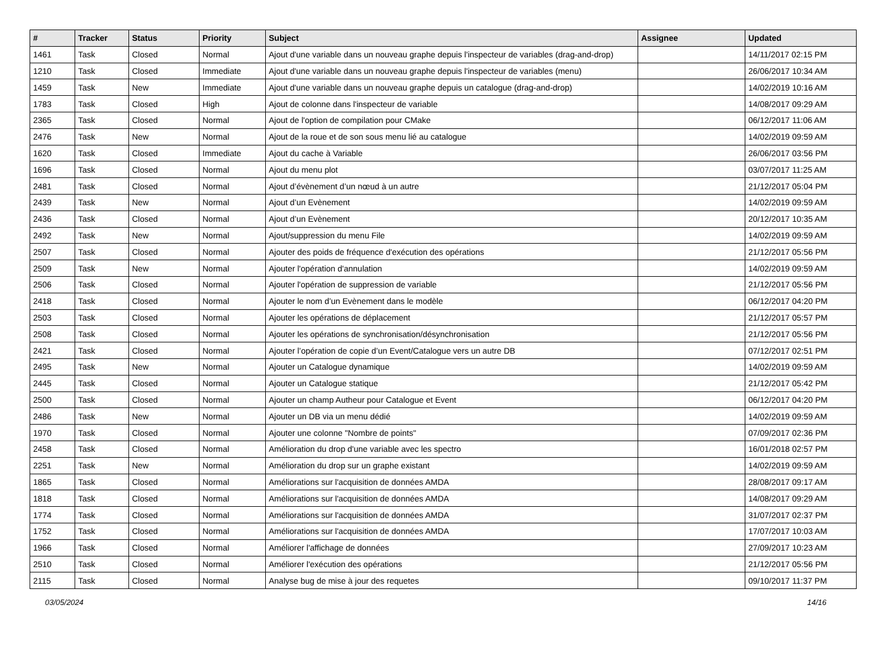| # | Tracker | Status | Priority | Subject | Assignee | Updated |
| --- | --- | --- | --- | --- | --- | --- |
| 1461 | Task | Closed | Normal | Ajout d'une variable dans un nouveau graphe depuis l'inspecteur de variables (drag-and-drop) | | 14/11/2017 02:15 PM |
| 1210 | Task | Closed | Immediate | Ajout d'une variable dans un nouveau graphe depuis l'inspecteur de variables (menu) | | 26/06/2017 10:34 AM |
| 1459 | Task | New | Immediate | Ajout d'une variable dans un nouveau graphe depuis un catalogue (drag-and-drop) | | 14/02/2019 10:16 AM |
| 1783 | Task | Closed | High | Ajout de colonne dans l'inspecteur de variable | | 14/08/2017 09:29 AM |
| 2365 | Task | Closed | Normal | Ajout de l'option de compilation pour CMake | | 06/12/2017 11:06 AM |
| 2476 | Task | New | Normal | Ajout de la roue et de son sous menu lié au catalogue | | 14/02/2019 09:59 AM |
| 1620 | Task | Closed | Immediate | Ajout du cache à Variable | | 26/06/2017 03:56 PM |
| 1696 | Task | Closed | Normal | Ajout du menu plot | | 03/07/2017 11:25 AM |
| 2481 | Task | Closed | Normal | Ajout d’évènement d’un nœud à un autre | | 21/12/2017 05:04 PM |
| 2439 | Task | New | Normal | Ajout d’un Evènement | | 14/02/2019 09:59 AM |
| 2436 | Task | Closed | Normal | Ajout d’un Evènement | | 20/12/2017 10:35 AM |
| 2492 | Task | New | Normal | Ajout/suppression du menu File | | 14/02/2019 09:59 AM |
| 2507 | Task | Closed | Normal | Ajouter des poids de fréquence d'exécution des opérations | | 21/12/2017 05:56 PM |
| 2509 | Task | New | Normal | Ajouter l'opération d'annulation | | 14/02/2019 09:59 AM |
| 2506 | Task | Closed | Normal | Ajouter l'opération de suppression de variable | | 21/12/2017 05:56 PM |
| 2418 | Task | Closed | Normal | Ajouter le nom d’un Evènement dans le modèle | | 06/12/2017 04:20 PM |
| 2503 | Task | Closed | Normal | Ajouter les opérations de déplacement | | 21/12/2017 05:57 PM |
| 2508 | Task | Closed | Normal | Ajouter les opérations de synchronisation/désynchronisation | | 21/12/2017 05:56 PM |
| 2421 | Task | Closed | Normal | Ajouter l’opération de copie d’un Event/Catalogue vers un autre DB | | 07/12/2017 02:51 PM |
| 2495 | Task | New | Normal | Ajouter un Catalogue dynamique | | 14/02/2019 09:59 AM |
| 2445 | Task | Closed | Normal | Ajouter un Catalogue statique | | 21/12/2017 05:42 PM |
| 2500 | Task | Closed | Normal | Ajouter un champ Autheur pour Catalogue et Event | | 06/12/2017 04:20 PM |
| 2486 | Task | New | Normal | Ajouter un DB via un menu dédié | | 14/02/2019 09:59 AM |
| 1970 | Task | Closed | Normal | Ajouter une colonne "Nombre de points" | | 07/09/2017 02:36 PM |
| 2458 | Task | Closed | Normal | Amélioration du drop d'une variable avec les spectro | | 16/01/2018 02:57 PM |
| 2251 | Task | New | Normal | Amélioration du drop sur un graphe existant | | 14/02/2019 09:59 AM |
| 1865 | Task | Closed | Normal | Améliorations sur l'acquisition de données AMDA | | 28/08/2017 09:17 AM |
| 1818 | Task | Closed | Normal | Améliorations sur l'acquisition de données AMDA | | 14/08/2017 09:29 AM |
| 1774 | Task | Closed | Normal | Améliorations sur l'acquisition de données AMDA | | 31/07/2017 02:37 PM |
| 1752 | Task | Closed | Normal | Améliorations sur l'acquisition de données AMDA | | 17/07/2017 10:03 AM |
| 1966 | Task | Closed | Normal | Améliorer l'affichage de données | | 27/09/2017 10:23 AM |
| 2510 | Task | Closed | Normal | Améliorer l'exécution des opérations | | 21/12/2017 05:56 PM |
| 2115 | Task | Closed | Normal | Analyse bug de mise à jour des requetes | | 09/10/2017 11:37 PM |
03/05/2024 14/16